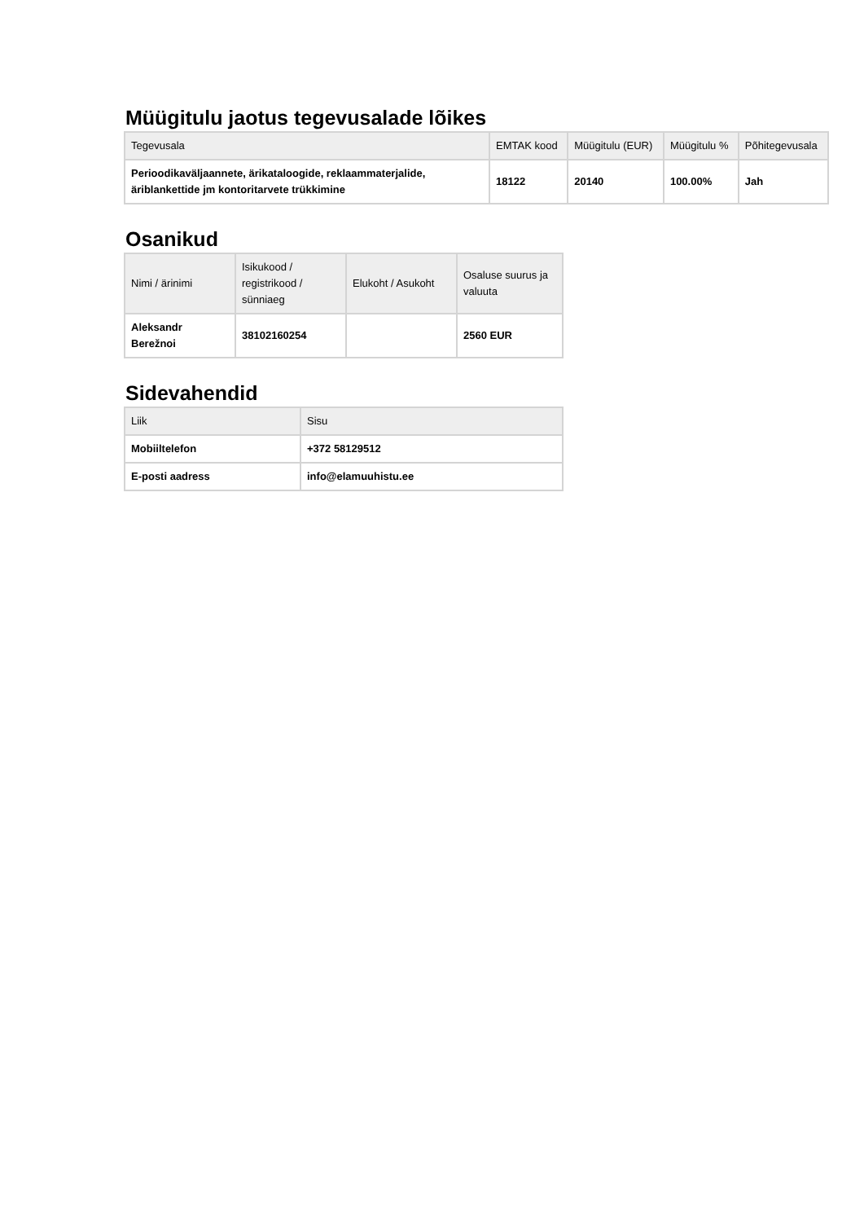Müügitulu jaotus tegevusalade lõikes
| Tegevusala | EMTAK kood | Müügitulu (EUR) | Müügitulu % | Põhitegevusala |
| --- | --- | --- | --- | --- |
| Perioodikaväljaannete, ärikataloogide, reklaammaterjalide, äriblankettide jm kontoritarvete trükkimine | 18122 | 20140 | 100.00% | Jah |
Osanikud
| Nimi / ärinimi | Isikukood / registrikood / sünniaeg | Elukoht / Asukoht | Osaluse suurus ja valuuta |
| --- | --- | --- | --- |
| Aleksandr Berežnoi | 38102160254 | | 2560 EUR |
Sidevahendid
| Liik | Sisu |
| --- | --- |
| Mobiiltelefon | +372 58129512 |
| E-posti aadress | info@elamuuhistu.ee |